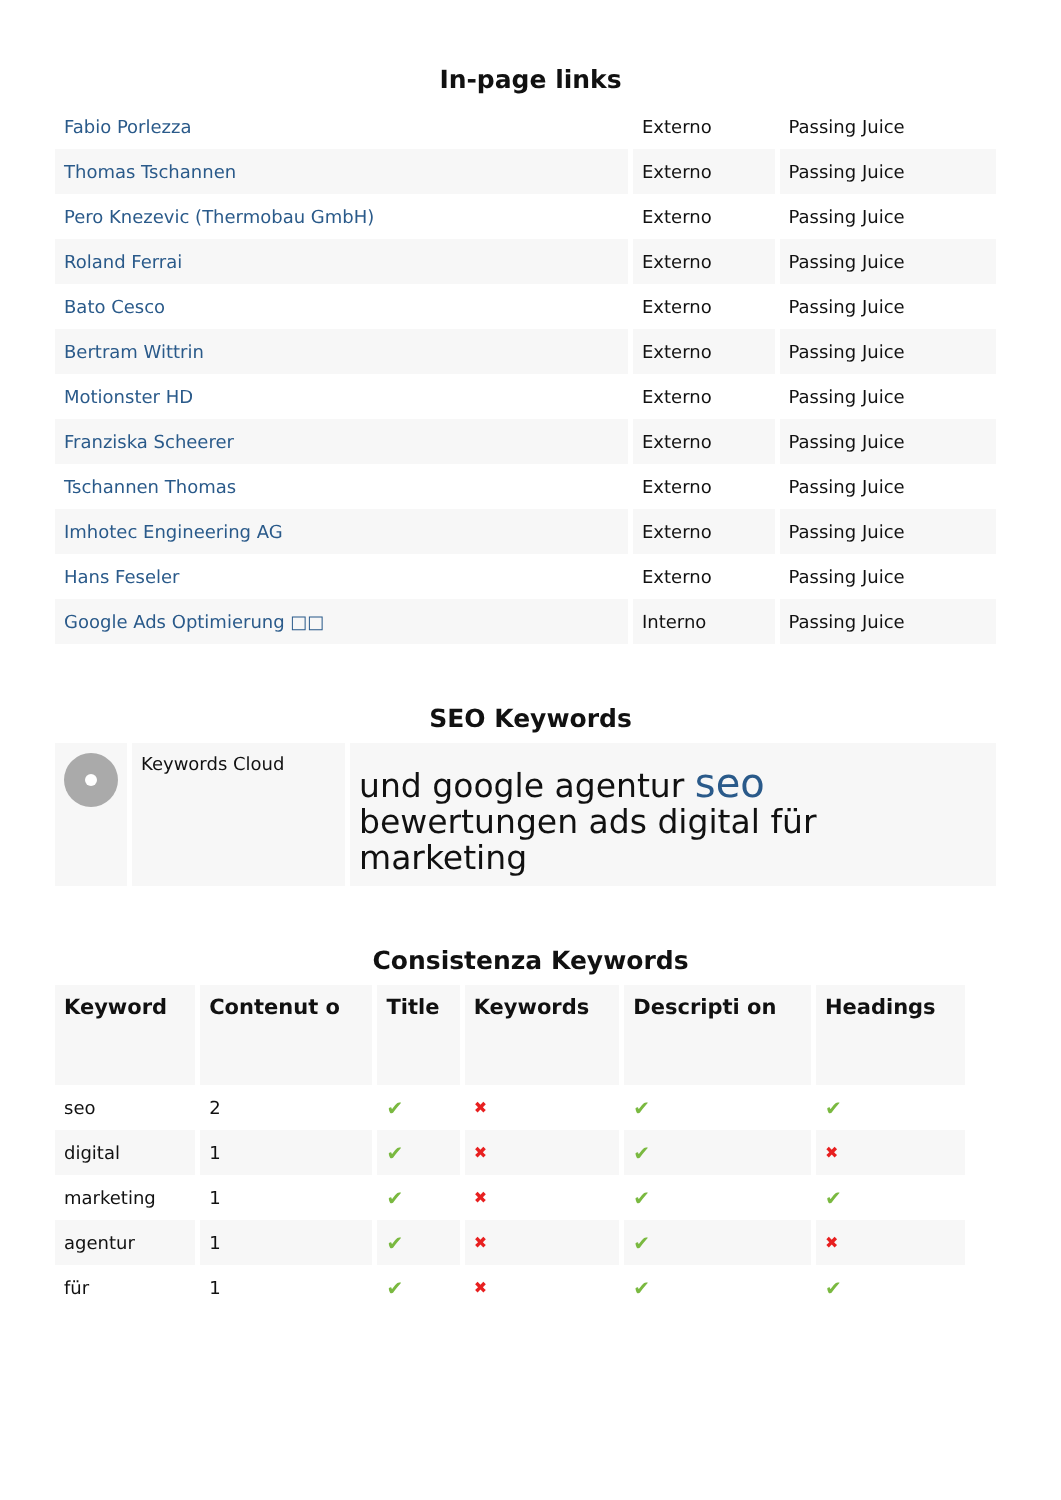In-page links
| Fabio Porlezza | Externo | Passing Juice |
| Thomas Tschannen | Externo | Passing Juice |
| Pero Knezevic (Thermobau GmbH) | Externo | Passing Juice |
| Roland Ferrai | Externo | Passing Juice |
| Bato Cesco | Externo | Passing Juice |
| Bertram Wittrin | Externo | Passing Juice |
| Motionster HD | Externo | Passing Juice |
| Franziska Scheerer | Externo | Passing Juice |
| Tschannen Thomas | Externo | Passing Juice |
| Imhotec Engineering AG | Externo | Passing Juice |
| Hans Feseler | Externo | Passing Juice |
| Google Ads Optimierung □□ | Interno | Passing Juice |
SEO Keywords
| | Keywords Cloud | und google agentur seo bewertungen ads digital für marketing |
Consistenza Keywords
| Keyword | Contenut o | Title | Keywords | Descripti on | Headings |
| --- | --- | --- | --- | --- | --- |
| seo | 2 | ✔ | ✖ | ✔ | ✔ |
| digital | 1 | ✔ | ✖ | ✔ | ✖ |
| marketing | 1 | ✔ | ✖ | ✔ | ✔ |
| agentur | 1 | ✔ | ✖ | ✔ | ✖ |
| für | 1 | ✔ | ✖ | ✔ | ✔ |